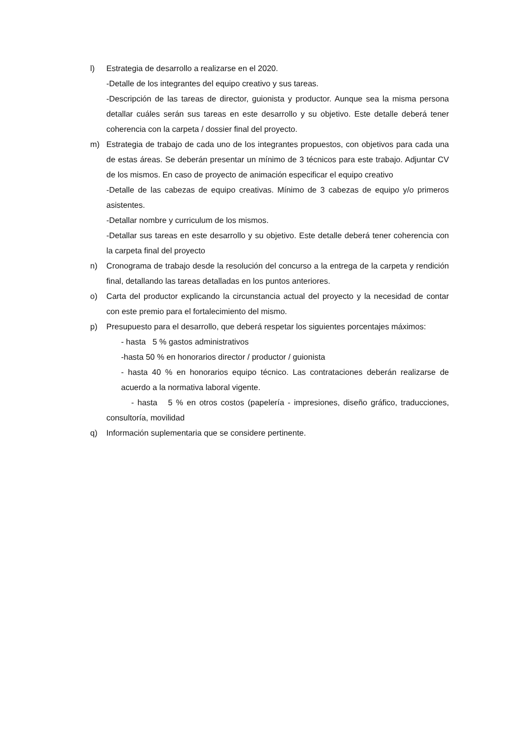l) Estrategia de desarrollo a realizarse en el 2020.
-Detalle de los integrantes del equipo creativo y sus tareas.
-Descripción de las tareas de director, guionista y productor. Aunque sea la misma persona detallar cuáles serán sus tareas en este desarrollo y su objetivo. Este detalle deberá tener coherencia con la carpeta / dossier final del proyecto.
m) Estrategia de trabajo de cada uno de los integrantes propuestos, con objetivos para cada una de estas áreas. Se deberán presentar un mínimo de 3 técnicos para este trabajo. Adjuntar CV de los mismos. En caso de proyecto de animación especificar el equipo creativo
-Detalle de las cabezas de equipo creativas. Mínimo de 3 cabezas de equipo y/o primeros asistentes.
-Detallar nombre y curriculum de los mismos.
-Detallar sus tareas en este desarrollo y su objetivo. Este detalle deberá tener coherencia con la carpeta final del proyecto
n) Cronograma de trabajo desde la resolución del concurso a la entrega de la carpeta y rendición final, detallando las tareas detalladas en los puntos anteriores.
o) Carta del productor explicando la circunstancia actual del proyecto y la necesidad de contar con este premio para el fortalecimiento del mismo.
p) Presupuesto para el desarrollo, que deberá respetar los siguientes porcentajes máximos:
- hasta 5 % gastos administrativos
-hasta 50 % en honorarios director / productor / guionista
- hasta 40 % en honorarios equipo técnico. Las contrataciones deberán realizarse de acuerdo a la normativa laboral vigente.
- hasta 5 % en otros costos (papelería - impresiones, diseño gráfico, traducciones, consultoría, movilidad
q) Información suplementaria que se considere pertinente.